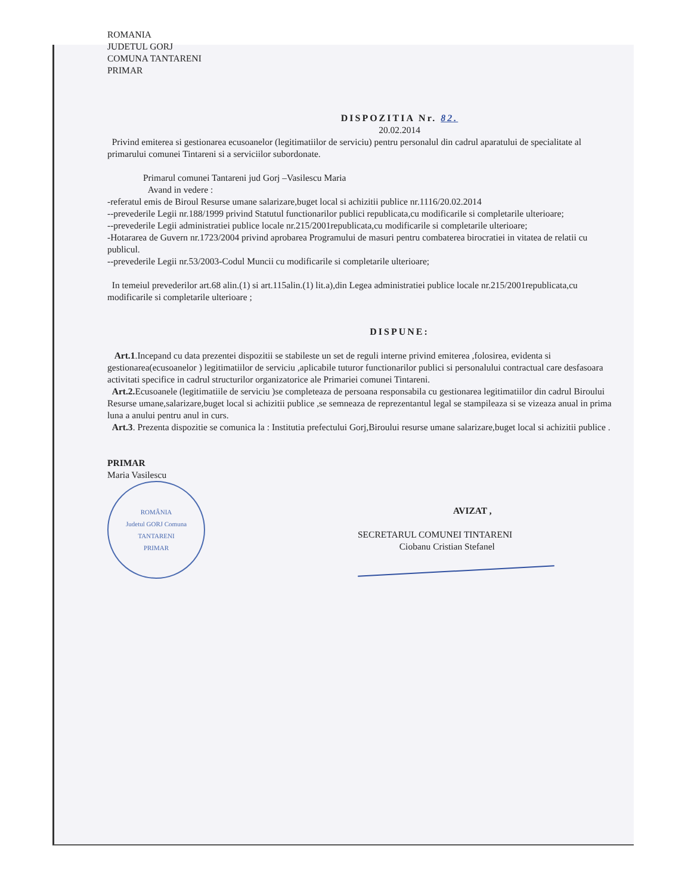ROMANIA
JUDETUL GORJ
COMUNA TANTARENI
PRIMAR
DISPOZITIA Nr. 82.
20.02.2014
Privind emiterea si gestionarea ecusoanelor (legitimatiilor de serviciu) pentru personalul din cadrul aparatului de specialitate al primarului comunei Tintareni si a serviciilor subordonate.
Primarul comunei Tantareni jud Gorj –Vasilescu Maria
Avand in vedere :
-referatul emis de Biroul Resurse umane salarizare,buget local si achizitii publice nr.1116/20.02.2014
--prevederile Legii nr.188/1999 privind Statutul functionarilor publici republicata,cu modificarile si completarile ulterioare;
--prevederile Legii administratiei publice locale nr.215/2001republicata,cu modificarile si completarile ulterioare;
-Hotararea de Guvern nr.1723/2004 privind aprobarea Programului de masuri pentru combaterea birocratiei in vitatea de relatii cu publicul.
--prevederile Legii nr.53/2003-Codul Muncii cu modificarile si completarile ulterioare;
In temeiul prevederilor art.68 alin.(1) si art.115alin.(1) lit.a),din Legea administratiei publice locale nr.215/2001republicata,cu modificarile si completarile ulterioare ;
DISPUNE:
Art.1.Incepand cu data prezentei dispozitii se stabileste un set de reguli interne privind emiterea ,folosirea, evidenta si gestionarea(ecusoanelor ) legitimatiilor de serviciu ,aplicabile tuturor functionarilor publici si personalului contractual care desfasoara activitati specifice in cadrul structurilor organizatorice ale Primariei comunei Tintareni.
Art.2. Ecusoanele (legitimatiile de serviciu )se completeaza de persoana responsabila cu gestionarea legitimatiilor din cadrul Biroului Resurse umane,salarizare,buget local si achizitii publice ,se semneaza de reprezentantul legal se stampileaza si se vizeaza anual in prima luna a anului pentru anul in curs.
Art.3. Prezenta dispozitie se comunica la : Institutia prefectului Gorj,Biroului resurse umane salarizare,buget local si achizitii publice .
PRIMAR
Maria Vasilescu
ROMÂNIA
Judetul GORJ Comuna TANTARENI
PRIMAR
AVIZAT ,
SECRETARUL COMUNEI TINTARENI
Ciobanu Cristian Stefanel